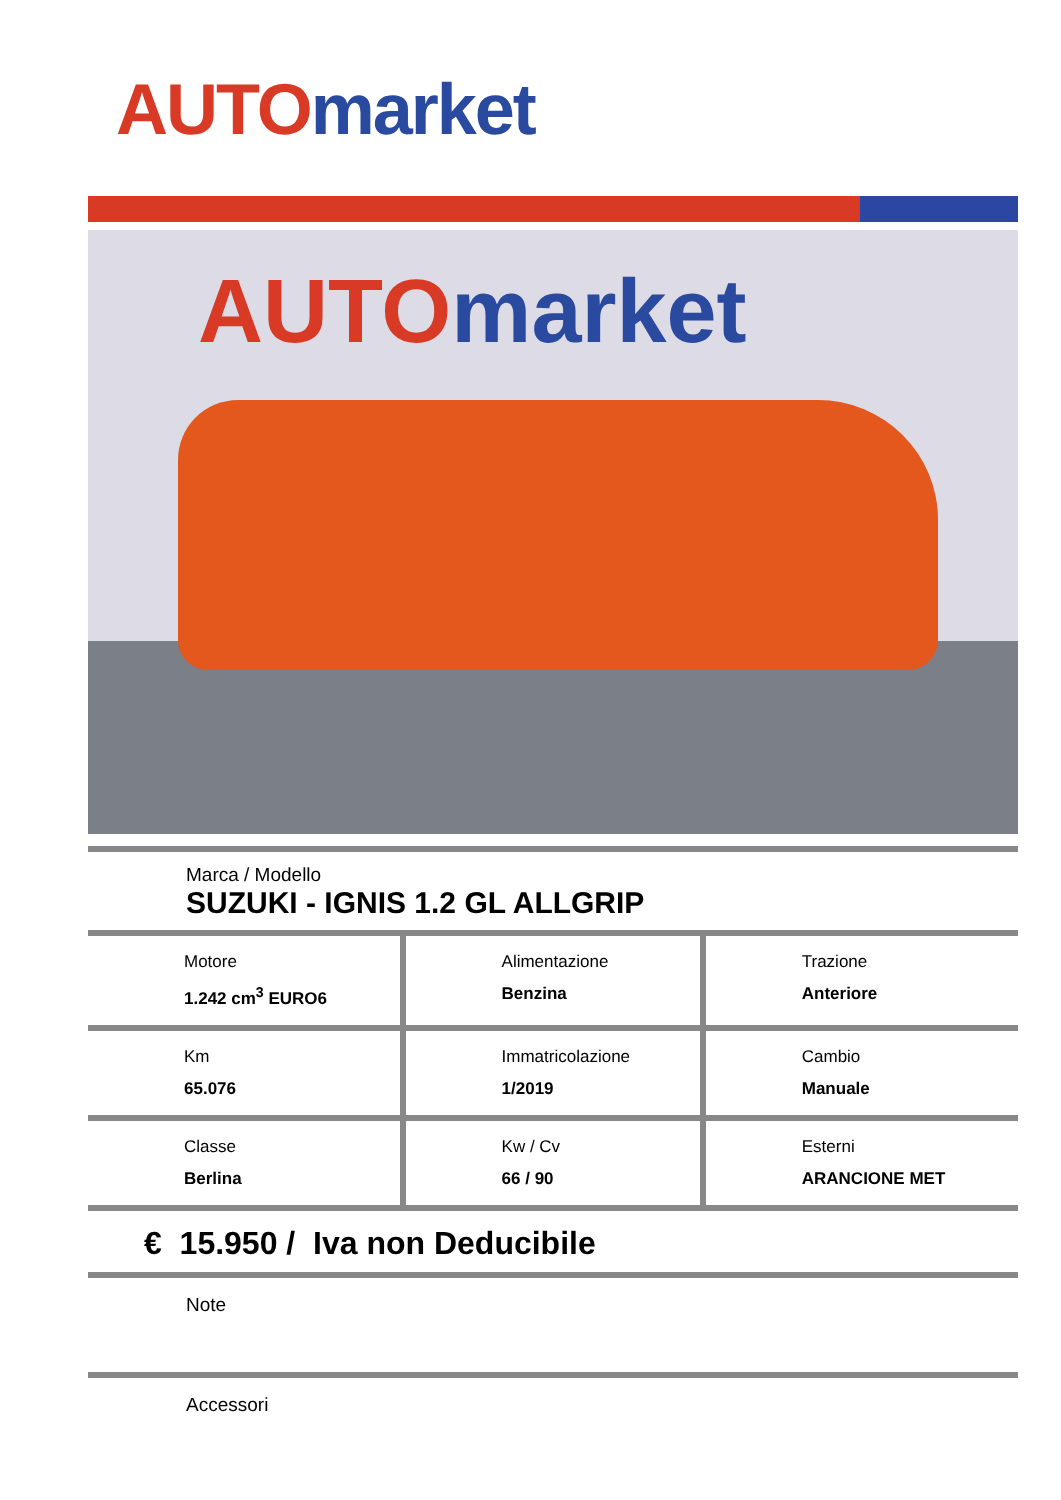AUTO market
AUTO market
Marca / Modello
SUZUKI - IGNIS 1.2 GL ALLGRIP
| Motore 1.242 cm<sup>3</sup> EURO6 | Alimentazione Benzina | Trazione Anteriore |
| Km 65.076 | Immatricolazione 1/2019 | Cambio Manuale |
| Classe Berlina | Kw / Cv 66 / 90 | Esterni ARANCIONE MET |
€ 15.950 / Iva non Deducibile
Note
Accessori